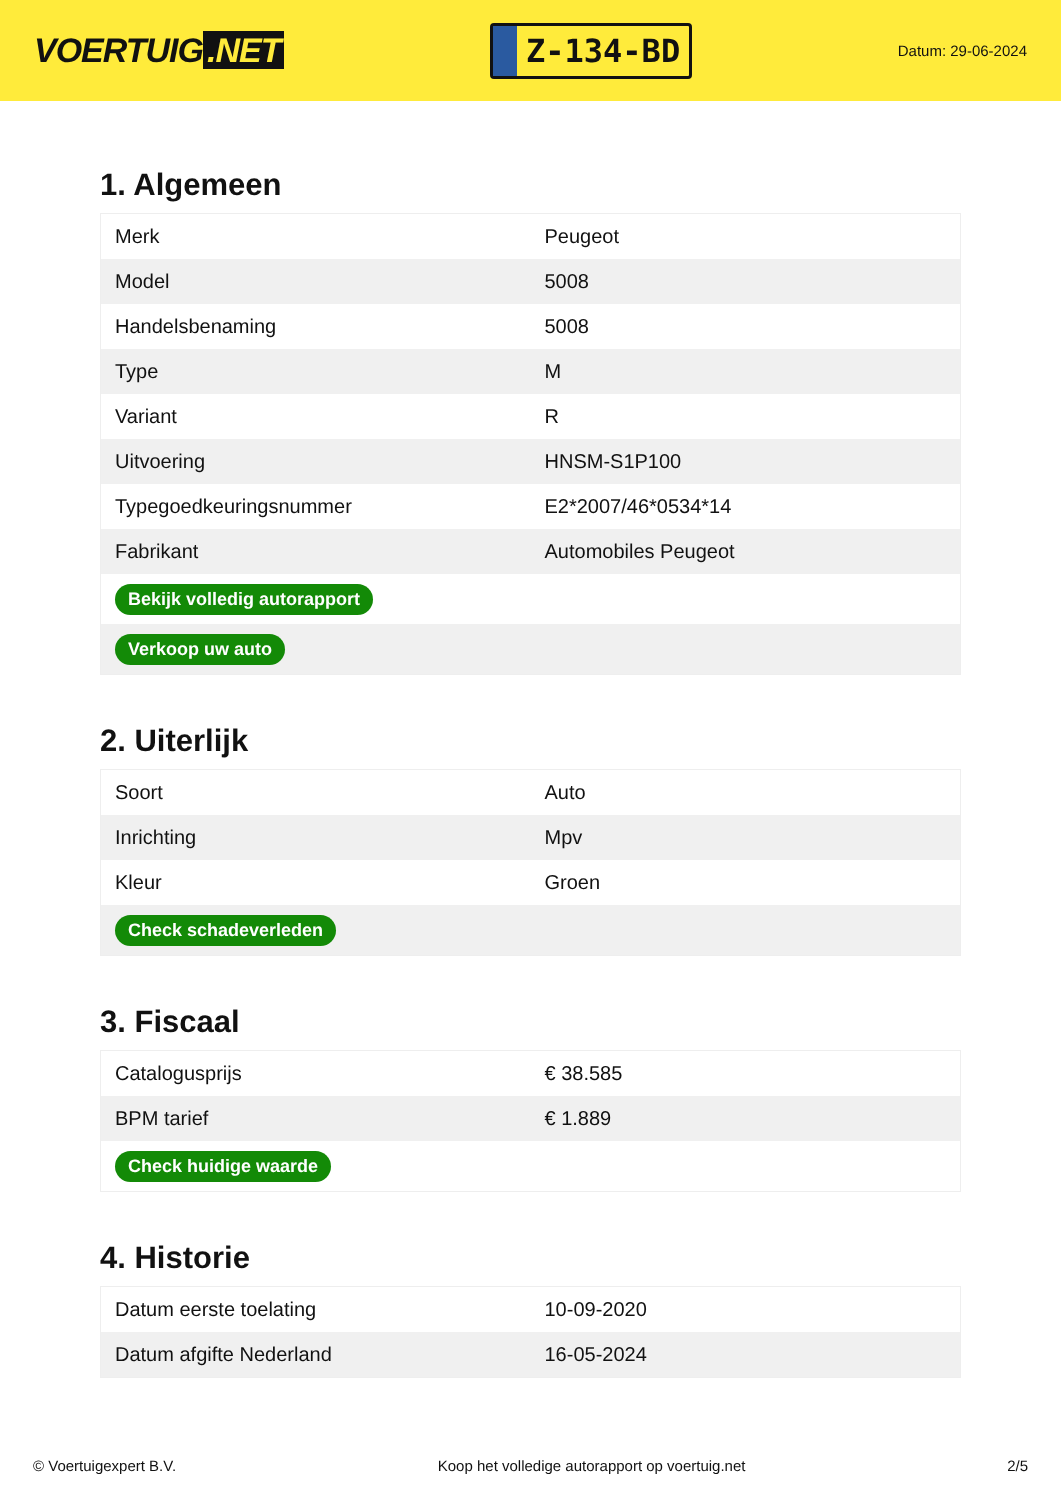VOERTUIG.NET
Z-134-BD
Datum: 29-06-2024
1. Algemeen
| Merk | Peugeot |
| Model | 5008 |
| Handelsbenaming | 5008 |
| Type | M |
| Variant | R |
| Uitvoering | HNSM-S1P100 |
| Typegoedkeuringsnummer | E2*2007/46*0534*14 |
| Fabrikant | Automobiles Peugeot |
| Bekijk volledig autorapport | |
| Verkoop uw auto | |
2. Uiterlijk
| Soort | Auto |
| Inrichting | Mpv |
| Kleur | Groen |
| Check schadeverleden | |
3. Fiscaal
| Catalogusprijs | € 38.585 |
| BPM tarief | € 1.889 |
| Check huidige waarde | |
4. Historie
| Datum eerste toelating | 10-09-2020 |
| Datum afgifte Nederland | 16-05-2024 |
© Voertuigexpert B.V. Koop het volledige autorapport op voertuig.net 2/5